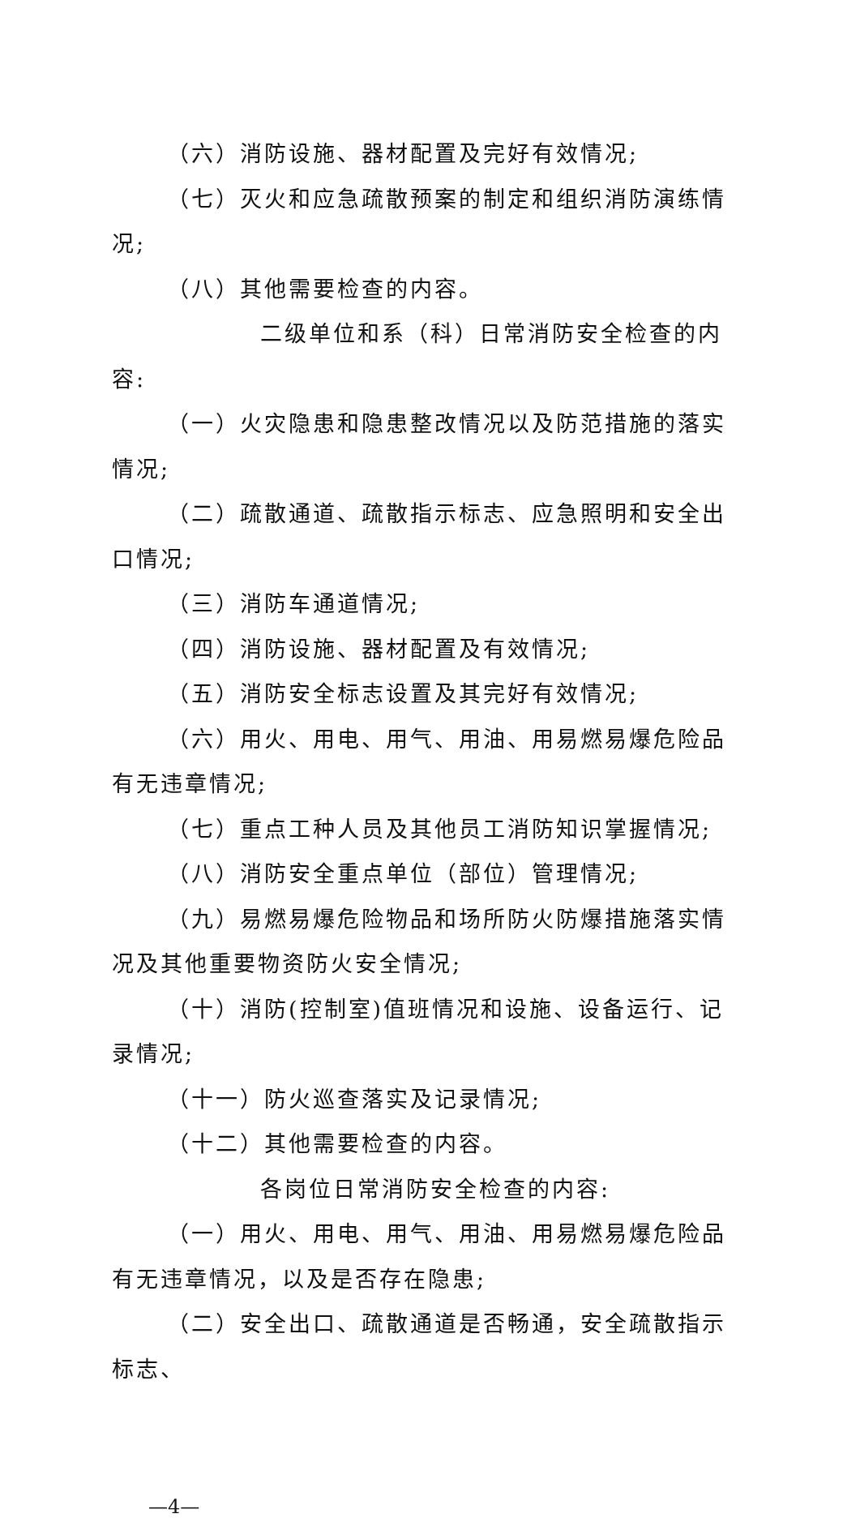（六）消防设施、器材配置及完好有效情况;
（七）灭火和应急疏散预案的制定和组织消防演练情况;
（八）其他需要检查的内容。
二级单位和系（科）日常消防安全检查的内容:
（一）火灾隐患和隐患整改情况以及防范措施的落实情况;
（二）疏散通道、疏散指示标志、应急照明和安全出口情况;
（三）消防车通道情况;
（四）消防设施、器材配置及有效情况;
（五）消防安全标志设置及其完好有效情况;
（六）用火、用电、用气、用油、用易燃易爆危险品有无违章情况;
（七）重点工种人员及其他员工消防知识掌握情况;
（八）消防安全重点单位（部位）管理情况;
（九）易燃易爆危险物品和场所防火防爆措施落实情况及其他重要物资防火安全情况;
（十）消防(控制室)值班情况和设施、设备运行、记录情况;
（十一）防火巡查落实及记录情况;
（十二）其他需要检查的内容。
各岗位日常消防安全检查的内容:
（一）用火、用电、用气、用油、用易燃易爆危险品有无违章情况，以及是否存在隐患;
（二）安全出口、疏散通道是否畅通，安全疏散指示标志、
—4—